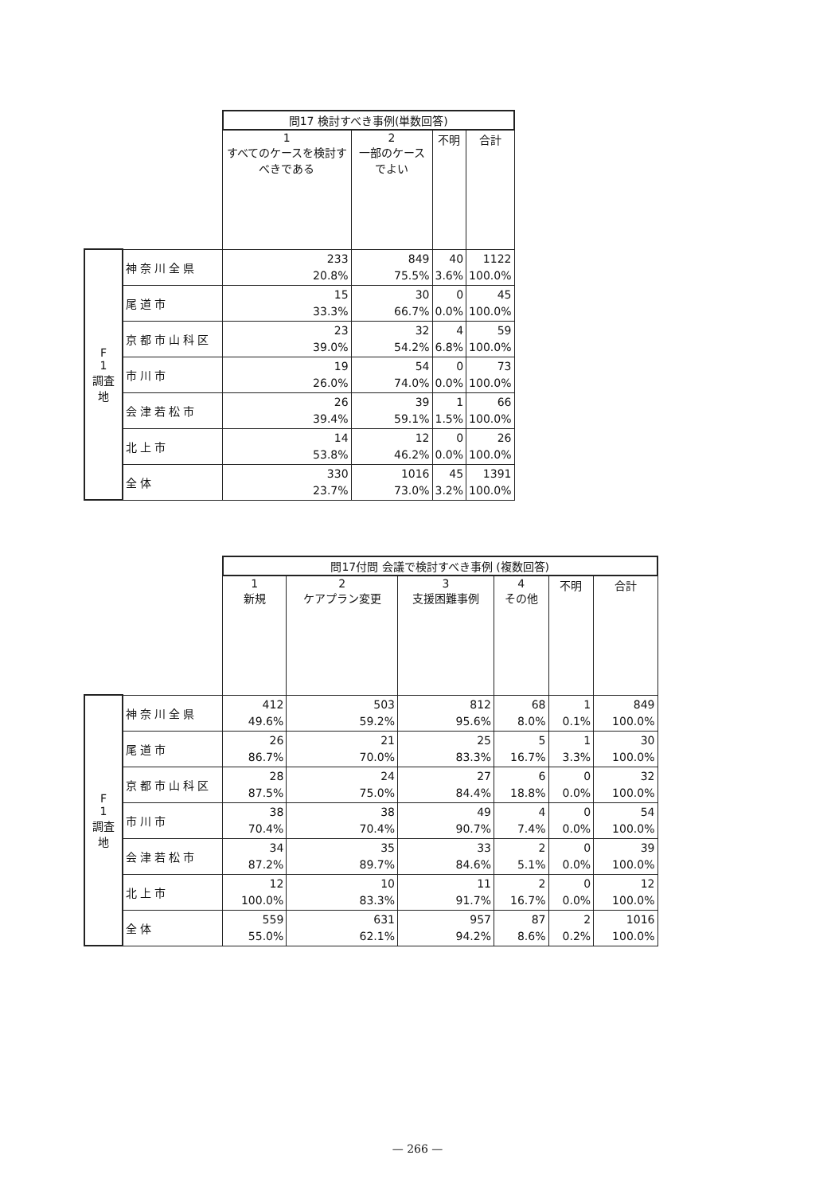| | | 問17 検討すべき事例(単数回答) | | | |
| | | 1 すべてのケースを検討すべきである | 2 一部のケースでよい | 不明 | 合計 |
| F 1 調査地 | 神奈川全県 | 233 20.8% | 849 75.5% | 40 3.6% | 1122 100.0% |
| | 尾道市 | 15 33.3% | 30 66.7% | 0 0.0% | 45 100.0% |
| | 京都市山科区 | 23 39.0% | 32 54.2% | 4 6.8% | 59 100.0% |
| | 市川市 | 19 26.0% | 54 74.0% | 0 0.0% | 73 100.0% |
| | 会津若松市 | 26 39.4% | 39 59.1% | 1 1.5% | 66 100.0% |
| | 北上市 | 14 53.8% | 12 46.2% | 0 0.0% | 26 100.0% |
| | 全体 | 330 23.7% | 1016 73.0% | 45 3.2% | 1391 100.0% |
| | | 問17付問 会議で検討すべき事例 (複数回答) | | | | | |
| | | 1 新規 | 2 ケアプラン変更 | 3 支援困難事例 | 4 その他 | 不明 | 合計 |
| F 1 調査地 | 神奈川全県 | 412 49.6% | 503 59.2% | 812 95.6% | 68 8.0% | 1 0.1% | 849 100.0% |
| | 尾道市 | 26 86.7% | 21 70.0% | 25 83.3% | 5 16.7% | 1 3.3% | 30 100.0% |
| | 京都市山科区 | 28 87.5% | 24 75.0% | 27 84.4% | 6 18.8% | 0 0.0% | 32 100.0% |
| | 市川市 | 38 70.4% | 38 70.4% | 49 90.7% | 4 7.4% | 0 0.0% | 54 100.0% |
| | 会津若松市 | 34 87.2% | 35 89.7% | 33 84.6% | 2 5.1% | 0 0.0% | 39 100.0% |
| | 北上市 | 12 100.0% | 10 83.3% | 11 91.7% | 2 16.7% | 0 0.0% | 12 100.0% |
| | 全体 | 559 55.0% | 631 62.1% | 957 94.2% | 87 8.6% | 2 0.2% | 1016 100.0% |
— 266 —